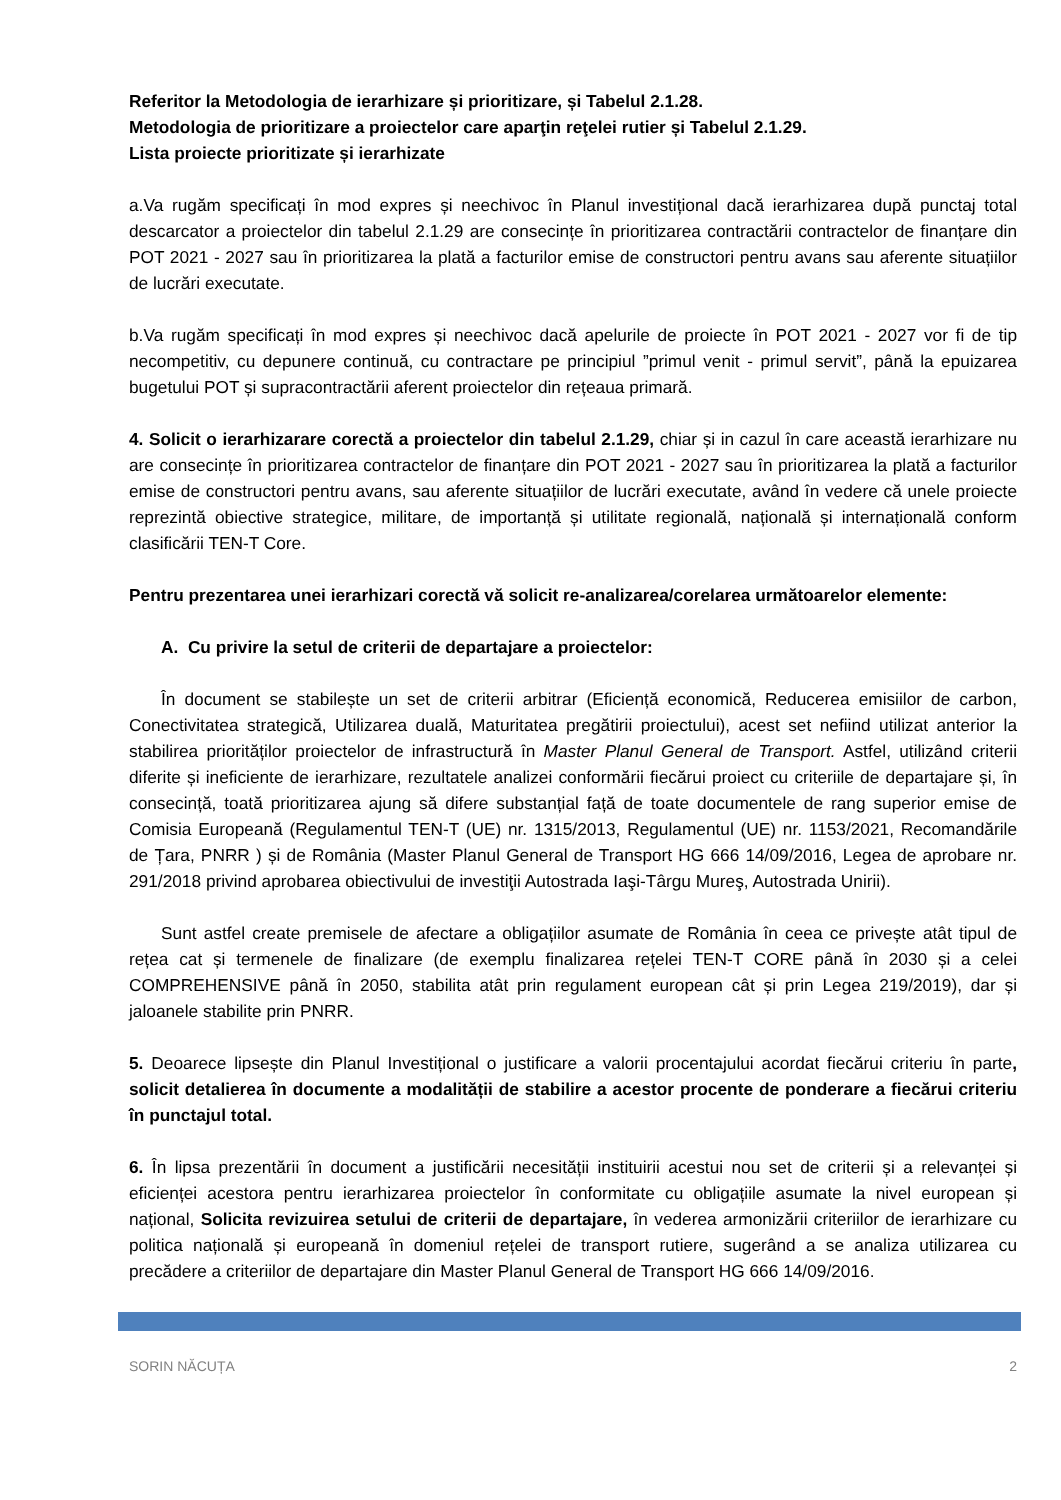Referitor la Metodologia de ierarhizare și prioritizare, și Tabelul 2.1.28.
Metodologia de prioritizare a proiectelor care aparţin reţelei rutier și Tabelul 2.1.29.
Lista proiecte prioritizate și ierarhizate
a.Va rugăm specificați în mod expres și neechivoc în Planul investițional dacă ierarhizarea după punctaj total descarcator a proiectelor din tabelul 2.1.29 are consecințe în prioritizarea contractării contractelor de finanțare din POT 2021 - 2027 sau în prioritizarea la plată a facturilor emise de constructori pentru avans sau aferente situațiilor de lucrări executate.
b.Va rugăm specificați în mod expres și neechivoc dacă apelurile de proiecte în POT 2021 - 2027 vor fi de tip necompetitiv, cu depunere continuă, cu contractare pe principiul ”primul venit - primul servit”, până la epuizarea bugetului POT și supracontractării aferent proiectelor din rețeaua primară.
4. Solicit o ierarhizarare corectă a proiectelor din tabelul 2.1.29, chiar și in cazul în care această ierarhizare nu are consecințe în prioritizarea contractelor de finanțare din POT 2021 - 2027 sau în prioritizarea la plată a facturilor emise de constructori pentru avans, sau aferente situațiilor de lucrări executate, având în vedere că unele proiecte reprezintă obiective strategice, militare, de importanță și utilitate regională, națională și internațională conform clasificării TEN-T Core.
Pentru prezentarea unei ierarhizari corectă vă solicit re-analizarea/corelarea următoarelor elemente:
A. Cu privire la setul de criterii de departajare a proiectelor:
În document se stabilește un set de criterii arbitrar (Eficiență economică, Reducerea emisiilor de carbon, Conectivitatea strategică, Utilizarea duală, Maturitatea pregătirii proiectului), acest set nefiind utilizat anterior la stabilirea priorităților proiectelor de infrastructură în Master Planul General de Transport. Astfel, utilizând criterii diferite și ineficiente de ierarhizare, rezultatele analizei conformării fiecărui proiect cu criteriile de departajare și, în consecință, toată prioritizarea ajung să difere substanțial față de toate documentele de rang superior emise de Comisia Europeană (Regulamentul TEN-T (UE) nr. 1315/2013, Regulamentul (UE) nr. 1153/2021, Recomandările de Țara, PNRR ) și de România (Master Planul General de Transport HG 666 14/09/2016, Legea de aprobare nr. 291/2018 privind aprobarea obiectivului de investiţii Autostrada Iaşi-Târgu Mureş, Autostrada Unirii).
Sunt astfel create premisele de afectare a obligațiilor asumate de România în ceea ce privește atât tipul de rețea cat și termenele de finalizare (de exemplu finalizarea rețelei TEN-T CORE până în 2030 și a celei COMPREHENSIVE până în 2050, stabilita atât prin regulament european cât și prin Legea 219/2019), dar și jaloanele stabilite prin PNRR.
5. Deoarece lipsește din Planul Investițional o justificare a valorii procentajului acordat fiecărui criteriu în parte, solicit detalierea în documente a modalității de stabilire a acestor procente de ponderare a fiecărui criteriu în punctajul total.
6. În lipsa prezentării în document a justificării necesității instituirii acestui nou set de criterii și a relevanței și eficienței acestora pentru ierarhizarea proiectelor în conformitate cu obligațiile asumate la nivel european și național, Solicita revizuirea setului de criterii de departajare, în vederea armonizării criteriilor de ierarhizare cu politica națională și europeană în domeniul rețelei de transport rutiere, sugerând a se analiza utilizarea cu precădere a criteriilor de departajare din Master Planul General de Transport HG 666 14/09/2016.
SORIN NĂCUȚA 2